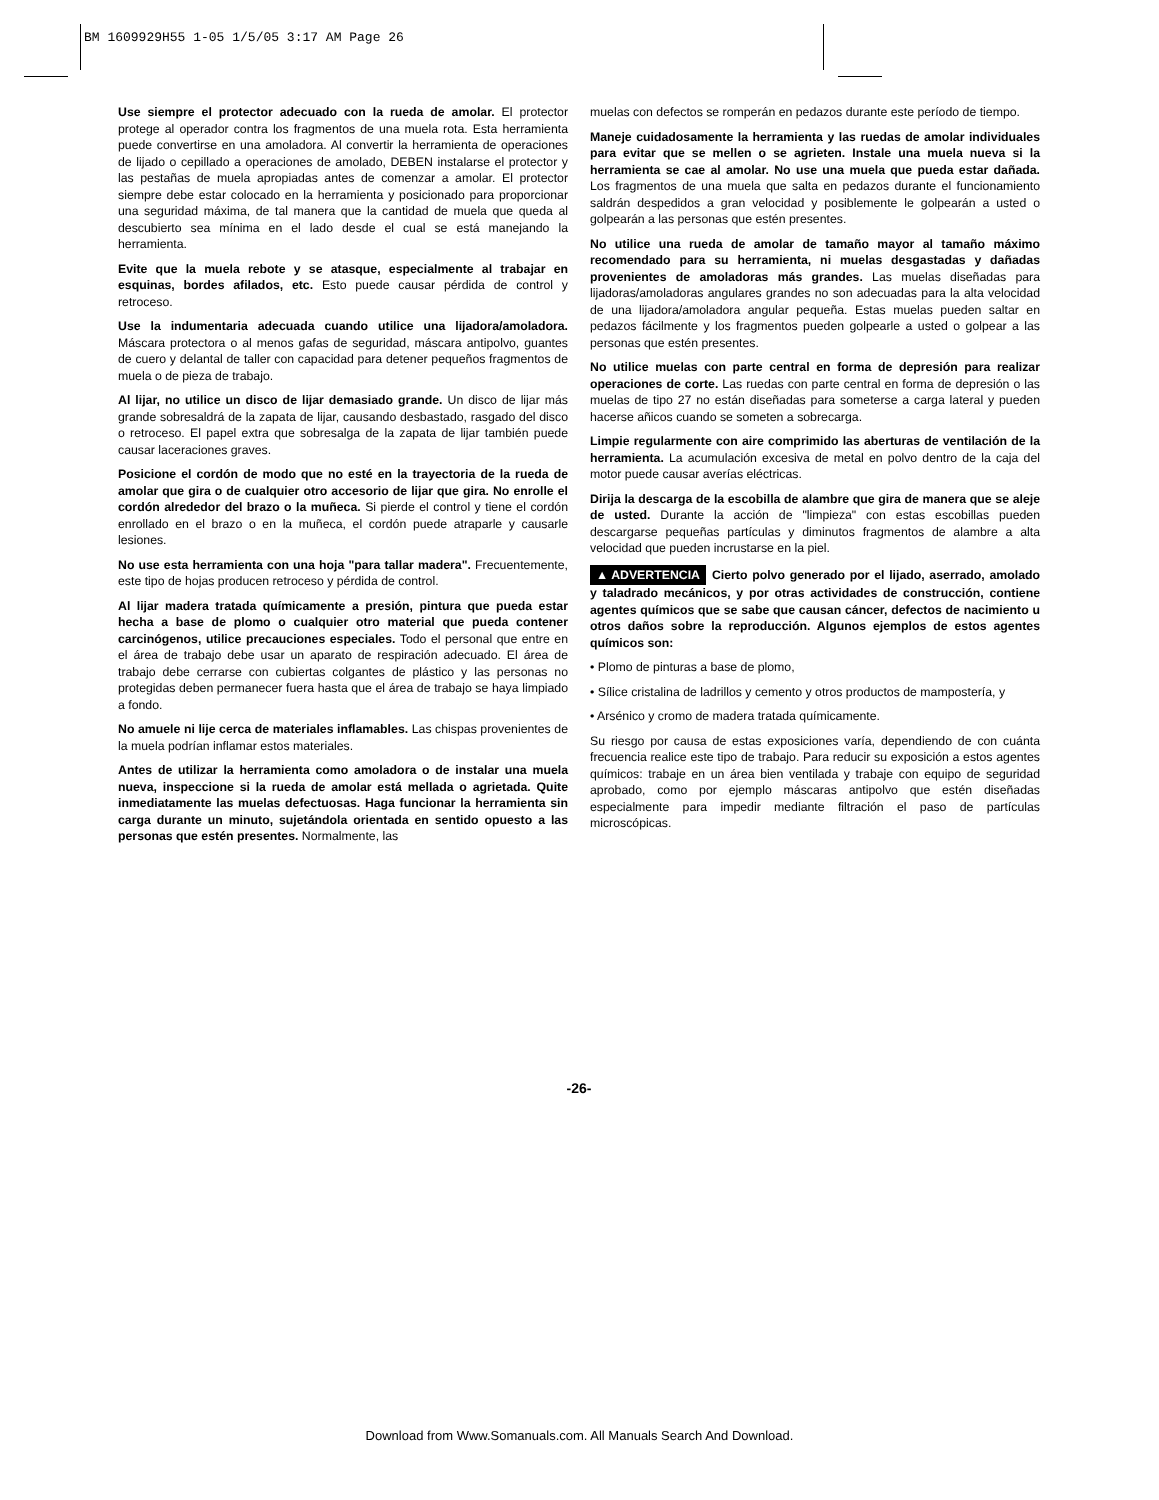BM 1609929H55 1-05 1/5/05 3:17 AM Page 26
Use siempre el protector adecuado con la rueda de amolar. El protector protege al operador contra los fragmentos de una muela rota. Esta herramienta puede convertirse en una amoladora. Al convertir la herramienta de operaciones de lijado o cepillado a operaciones de amolado, DEBEN instalarse el protector y las pestañas de muela apropiadas antes de comenzar a amolar. El protector siempre debe estar colocado en la herramienta y posicionado para proporcionar una seguridad máxima, de tal manera que la cantidad de muela que queda al descubierto sea mínima en el lado desde el cual se está manejando la herramienta.
Evite que la muela rebote y se atasque, especialmente al trabajar en esquinas, bordes afilados, etc. Esto puede causar pérdida de control y retroceso.
Use la indumentaria adecuada cuando utilice una lijadora/amoladora. Máscara protectora o al menos gafas de seguridad, máscara antipolvo, guantes de cuero y delantal de taller con capacidad para detener pequeños fragmentos de muela o de pieza de trabajo.
Al lijar, no utilice un disco de lijar demasiado grande. Un disco de lijar más grande sobresaldrá de la zapata de lijar, causando desbastado, rasgado del disco o retroceso. El papel extra que sobresalga de la zapata de lijar también puede causar laceraciones graves.
Posicione el cordón de modo que no esté en la trayectoria de la rueda de amolar que gira o de cualquier otro accesorio de lijar que gira. No enrolle el cordón alrededor del brazo o la muñeca. Si pierde el control y tiene el cordón enrollado en el brazo o en la muñeca, el cordón puede atraparle y causarle lesiones.
No use esta herramienta con una hoja "para tallar madera". Frecuentemente, este tipo de hojas producen retroceso y pérdida de control.
Al lijar madera tratada químicamente a presión, pintura que pueda estar hecha a base de plomo o cualquier otro material que pueda contener carcinógenos, utilice precauciones especiales. Todo el personal que entre en el área de trabajo debe usar un aparato de respiración adecuado. El área de trabajo debe cerrarse con cubiertas colgantes de plástico y las personas no protegidas deben permanecer fuera hasta que el área de trabajo se haya limpiado a fondo.
No amuele ni lije cerca de materiales inflamables. Las chispas provenientes de la muela podrían inflamar estos materiales.
Antes de utilizar la herramienta como amoladora o de instalar una muela nueva, inspeccione si la rueda de amolar está mellada o agrietada. Quite inmediatamente las muelas defectuosas. Haga funcionar la herramienta sin carga durante un minuto, sujetándola orientada en sentido opuesto a las personas que estén presentes. Normalmente, las
muelas con defectos se romperán en pedazos durante este período de tiempo.
Maneje cuidadosamente la herramienta y las ruedas de amolar individuales para evitar que se mellen o se agrieten. Instale una muela nueva si la herramienta se cae al amolar. No use una muela que pueda estar dañada. Los fragmentos de una muela que salta en pedazos durante el funcionamiento saldrán despedidos a gran velocidad y posiblemente le golpearán a usted o golpearán a las personas que estén presentes.
No utilice una rueda de amolar de tamaño mayor al tamaño máximo recomendado para su herramienta, ni muelas desgastadas y dañadas provenientes de amoladoras más grandes. Las muelas diseñadas para lijadoras/amoladoras angulares grandes no son adecuadas para la alta velocidad de una lijadora/amoladora angular pequeña. Estas muelas pueden saltar en pedazos fácilmente y los fragmentos pueden golpearle a usted o golpear a las personas que estén presentes.
No utilice muelas con parte central en forma de depresión para realizar operaciones de corte. Las ruedas con parte central en forma de depresión o las muelas de tipo 27 no están diseñadas para someterse a carga lateral y pueden hacerse añicos cuando se someten a sobrecarga.
Limpie regularmente con aire comprimido las aberturas de ventilación de la herramienta. La acumulación excesiva de metal en polvo dentro de la caja del motor puede causar averías eléctricas.
Dirija la descarga de la escobilla de alambre que gira de manera que se aleje de usted. Durante la acción de "limpieza" con estas escobillas pueden descargarse pequeñas partículas y diminutos fragmentos de alambre a alta velocidad que pueden incrustarse en la piel.
▲ ADVERTENCIA Cierto polvo generado por el lijado, aserrado, amolado y taladrado mecánicos, y por otras actividades de construcción, contiene agentes químicos que se sabe que causan cáncer, defectos de nacimiento u otros daños sobre la reproducción. Algunos ejemplos de estos agentes químicos son:
• Plomo de pinturas a base de plomo,
• Sílice cristalina de ladrillos y cemento y otros productos de mampostería, y
• Arsénico y cromo de madera tratada químicamente.
Su riesgo por causa de estas exposiciones varía, dependiendo de con cuánta frecuencia realice este tipo de trabajo. Para reducir su exposición a estos agentes químicos: trabaje en un área bien ventilada y trabaje con equipo de seguridad aprobado, como por ejemplo máscaras antipolvo que estén diseñadas especialmente para impedir mediante filtración el paso de partículas microscópicas.
-26-
Download from Www.Somanuals.com. All Manuals Search And Download.